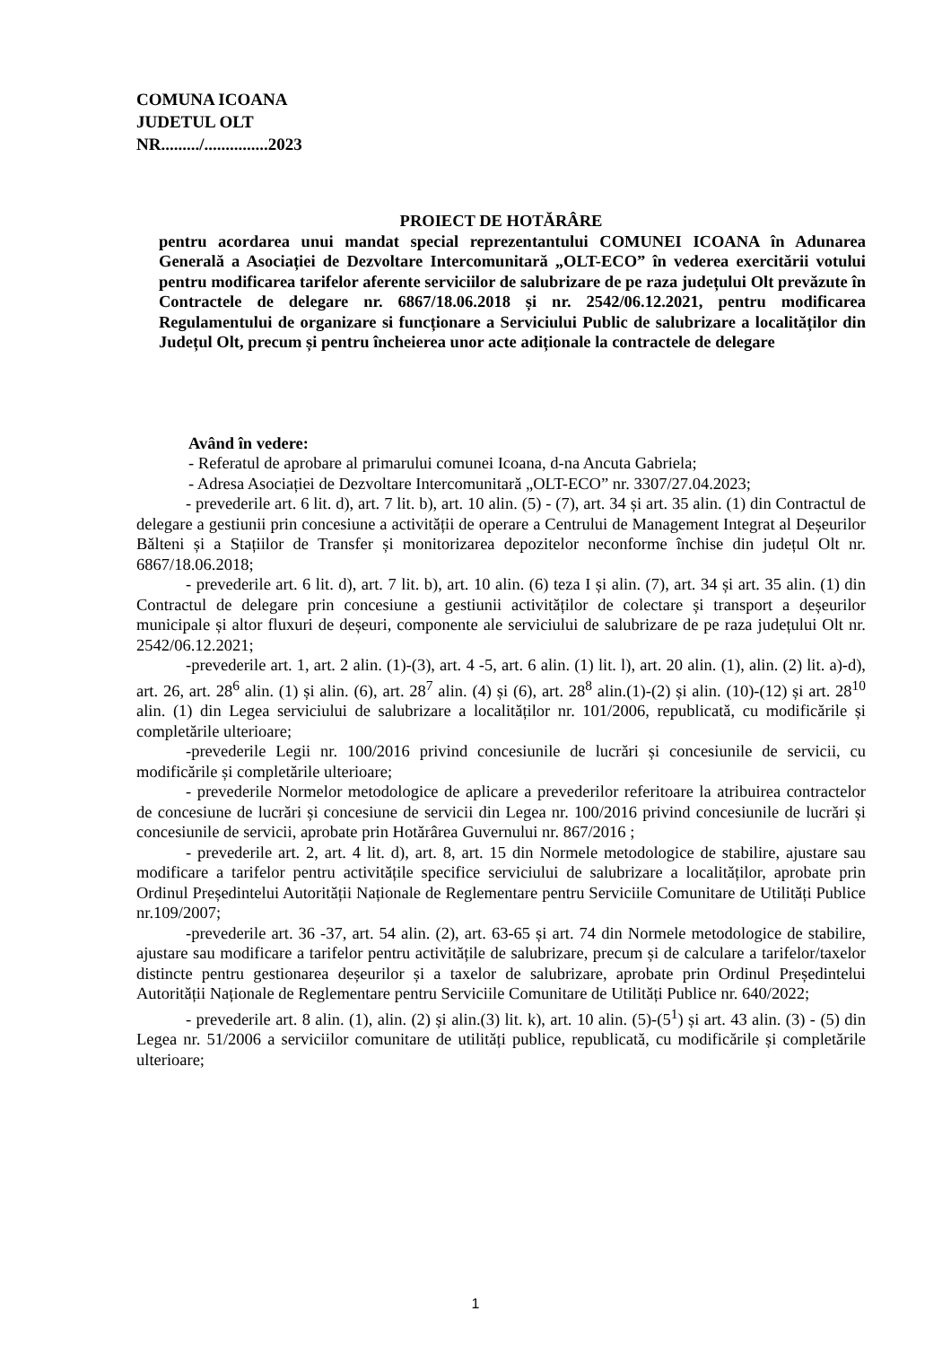COMUNA ICOANA
JUDETUL OLT
NR........./...............2023
PROIECT DE HOTĂRÂRE
pentru acordarea unui mandat special reprezentantului COMUNEI ICOANA în Adunarea Generală a Asociației de Dezvoltare Intercomunitară „OLT-ECO” în vederea exercitării votului pentru modificarea tarifelor aferente serviciilor de salubrizare de pe raza județului Olt prevăzute în Contractele de delegare nr. 6867/18.06.2018 și nr. 2542/06.12.2021, pentru modificarea Regulamentului de organizare si funcționare a Serviciului Public de salubrizare a localităților din Județul Olt, precum și pentru încheierea unor acte adiționale la contractele de delegare
Având în vedere:
- Referatul de aprobare al primarului comunei Icoana, d-na Ancuta Gabriela;
- Adresa Asociației de Dezvoltare Intercomunitară „OLT-ECO” nr. 3307/27.04.2023;
- prevederile art. 6 lit. d), art. 7 lit. b), art. 10 alin. (5) - (7), art. 34 și art. 35 alin. (1) din Contractul de delegare a gestiunii prin concesiune a activității de operare a Centrului de Management Integrat al Deșeurilor Bălteni și a Stațiilor de Transfer și monitorizarea depozitelor neconforme închise din județul Olt nr. 6867/18.06.2018;
- prevederile art. 6 lit. d), art. 7 lit. b), art. 10 alin. (6) teza I și alin. (7), art. 34 și art. 35 alin. (1) din Contractul de delegare prin concesiune a gestiunii activităților de colectare și transport a deșeurilor municipale și altor fluxuri de deșeuri, componente ale serviciului de salubrizare de pe raza județului Olt nr. 2542/06.12.2021;
-prevederile art. 1, art. 2 alin. (1)-(3), art. 4 -5, art. 6 alin. (1) lit. l), art. 20 alin. (1), alin. (2) lit. a)-d), art. 26, art. 28<sup>6</sup> alin. (1) și alin. (6), art. 28<sup>7</sup> alin. (4) și (6), art. 28<sup>8</sup> alin.(1)-(2) și alin. (10)-(12) și art. 28<sup>10</sup> alin. (1) din Legea serviciului de salubrizare a localităților nr. 101/2006, republicată, cu modificările și completările ulterioare;
-prevederile Legii nr. 100/2016 privind concesiunile de lucrări și concesiunile de servicii, cu modificările și completările ulterioare;
- prevederile Normelor metodologice de aplicare a prevederilor referitoare la atribuirea contractelor de concesiune de lucrări și concesiune de servicii din Legea nr. 100/2016 privind concesiunile de lucrări și concesiunile de servicii, aprobate prin Hotărârea Guvernului nr. 867/2016 ;
- prevederile art. 2, art. 4 lit. d), art. 8, art. 15 din Normele metodologice de stabilire, ajustare sau modificare a tarifelor pentru activitățile specifice serviciului de salubrizare a localităților, aprobate prin Ordinul Președintelui Autorității Naționale de Reglementare pentru Serviciile Comunitare de Utilități Publice nr.109/2007;
-prevederile art. 36 -37, art. 54 alin. (2), art. 63-65 și art. 74 din Normele metodologice de stabilire, ajustare sau modificare a tarifelor pentru activitățile de salubrizare, precum și de calculare a tarifelor/taxelor distincte pentru gestionarea deșeurilor și a taxelor de salubrizare, aprobate prin Ordinul Președintelui Autorității Naționale de Reglementare pentru Serviciile Comunitare de Utilități Publice nr. 640/2022;
- prevederile art. 8 alin. (1), alin. (2) și alin.(3) lit. k), art. 10 alin. (5)-(5<sup>1</sup>) și art. 43 alin. (3) - (5) din Legea nr. 51/2006 a serviciilor comunitare de utilități publice, republicată, cu modificările și completările ulterioare;
1